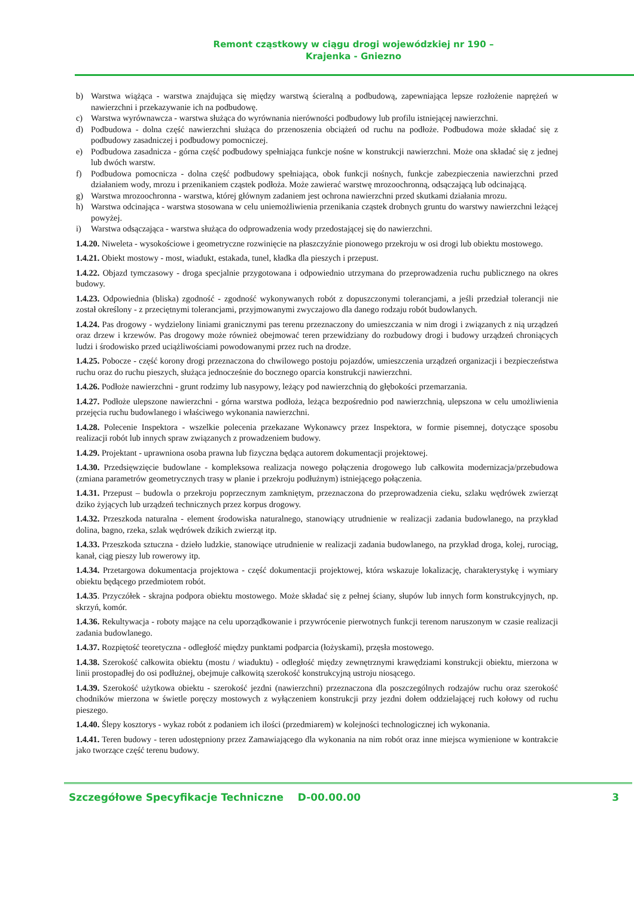Remont cząstkowy w ciągu drogi wojewódzkiej nr 190 –
Krajenka - Gniezno
b) Warstwa wiążąca - warstwa znajdująca się między warstwą ścieralną a podbudową, zapewniająca lepsze rozłożenie naprężeń w nawierzchni i przekazywanie ich na podbudowę.
c) Warstwa wyrównawcza - warstwa służąca do wyrównania nierówności podbudowy lub profilu istniejącej nawierzchni.
d) Podbudowa - dolna część nawierzchni służąca do przenoszenia obciążeń od ruchu na podłoże. Podbudowa może składać się z podbudowy zasadniczej i podbudowy pomocniczej.
e) Podbudowa zasadnicza - górna część podbudowy spełniająca funkcje nośne w konstrukcji nawierzchni. Może ona składać się z jednej lub dwóch warstw.
f) Podbudowa pomocnicza - dolna część podbudowy spełniająca, obok funkcji nośnych, funkcje zabezpieczenia nawierzchni przed działaniem wody, mrozu i przenikaniem cząstek podłoża. Może zawierać warstwę mrozoochronną, odsączającą lub odcinającą.
g) Warstwa mrozoochronna - warstwa, której głównym zadaniem jest ochrona nawierzchni przed skutkami działania mrozu.
h) Warstwa odcinająca - warstwa stosowana w celu uniemożliwienia przenikania cząstek drobnych gruntu do warstwy nawierzchni leżącej powyżej.
i) Warstwa odsączająca - warstwa służąca do odprowadzenia wody przedostającej się do nawierzchni.
1.4.20. Niweleta - wysokościowe i geometryczne rozwinięcie na płaszczyźnie pionowego przekroju w osi drogi lub obiektu mostowego.
1.4.21. Obiekt mostowy - most, wiadukt, estakada, tunel, kładka dla pieszych i przepust.
1.4.22. Objazd tymczasowy - droga specjalnie przygotowana i odpowiednio utrzymana do przeprowadzenia ruchu publicznego na okres budowy.
1.4.23. Odpowiednia (bliska) zgodność - zgodność wykonywanych robót z dopuszczonymi tolerancjami, a jeśli przedział tolerancji nie został określony - z przeciętnymi tolerancjami, przyjmowanymi zwyczajowo dla danego rodzaju robót budowlanych.
1.4.24. Pas drogowy - wydzielony liniami granicznymi pas terenu przeznaczony do umieszczania w nim drogi i związanych z nią urządzeń oraz drzew i krzewów. Pas drogowy może również obejmować teren przewidziany do rozbudowy drogi i budowy urządzeń chroniących ludzi i środowisko przed uciążliwościami powodowanymi przez ruch na drodze.
1.4.25. Pobocze - część korony drogi przeznaczona do chwilowego postoju pojazdów, umieszczenia urządzeń organizacji i bezpieczeństwa ruchu oraz do ruchu pieszych, służąca jednocześnie do bocznego oparcia konstrukcji nawierzchni.
1.4.26. Podłoże nawierzchni - grunt rodzimy lub nasypowy, leżący pod nawierzchnią do głębokości przemarzania.
1.4.27. Podłoże ulepszone nawierzchni - górna warstwa podłoża, leżąca bezpośrednio pod nawierzchnią, ulepszona w celu umożliwienia przejęcia ruchu budowlanego i właściwego wykonania nawierzchni.
1.4.28. Polecenie Inspektora - wszelkie polecenia przekazane Wykonawcy przez Inspektora, w formie pisemnej, dotyczące sposobu realizacji robót lub innych spraw związanych z prowadzeniem budowy.
1.4.29. Projektant - uprawniona osoba prawna lub fizyczna będąca autorem dokumentacji projektowej.
1.4.30. Przedsięwzięcie budowlane - kompleksowa realizacja nowego połączenia drogowego lub całkowita modernizacja/przebudowa (zmiana parametrów geometrycznych trasy w planie i przekroju podłużnym) istniejącego połączenia.
1.4.31. Przepust – budowla o przekroju poprzecznym zamkniętym, przeznaczona do przeprowadzenia cieku, szlaku wędrówek zwierząt dziko żyjących lub urządzeń technicznych przez korpus drogowy.
1.4.32. Przeszkoda naturalna - element środowiska naturalnego, stanowiący utrudnienie w realizacji zadania budowlanego, na przykład dolina, bagno, rzeka, szlak wędrówek dzikich zwierząt itp.
1.4.33. Przeszkoda sztuczna - dzieło ludzkie, stanowiące utrudnienie w realizacji zadania budowlanego, na przykład droga, kolej, rurociąg, kanał, ciąg pieszy lub rowerowy itp.
1.4.34. Przetargowa dokumentacja projektowa - część dokumentacji projektowej, która wskazuje lokalizację, charakterystykę i wymiary obiektu będącego przedmiotem robót.
1.4.35. Przyczółek - skrajna podpora obiektu mostowego. Może składać się z pełnej ściany, słupów lub innych form konstrukcyjnych, np. skrzyń, komór.
1.4.36. Rekultywacja - roboty mające na celu uporządkowanie i przywrócenie pierwotnych funkcji terenom naruszonym w czasie realizacji zadania budowlanego.
1.4.37. Rozpiętość teoretyczna - odległość między punktami podparcia (łożyskami), przęsła mostowego.
1.4.38. Szerokość całkowita obiektu (mostu / wiaduktu) - odległość między zewnętrznymi krawędziami konstrukcji obiektu, mierzona w linii prostopadłej do osi podłużnej, obejmuje całkowitą szerokość konstrukcyjną ustroju niosącego.
1.4.39. Szerokość użytkowa obiektu - szerokość jezdni (nawierzchni) przeznaczona dla poszczególnych rodzajów ruchu oraz szerokość chodników mierzona w świetle poręczy mostowych z wyłączeniem konstrukcji przy jezdni dołem oddzielającej ruch kołowy od ruchu pieszego.
1.4.40. Ślepy kosztorys - wykaz robót z podaniem ich ilości (przedmiarem) w kolejności technologicznej ich wykonania.
1.4.41. Teren budowy - teren udostępniony przez Zamawiającego dla wykonania na nim robót oraz inne miejsca wymienione w kontrakcie jako tworzące część terenu budowy.
Szczegółowe Specyfikacje Techniczne D-00.00.00 3